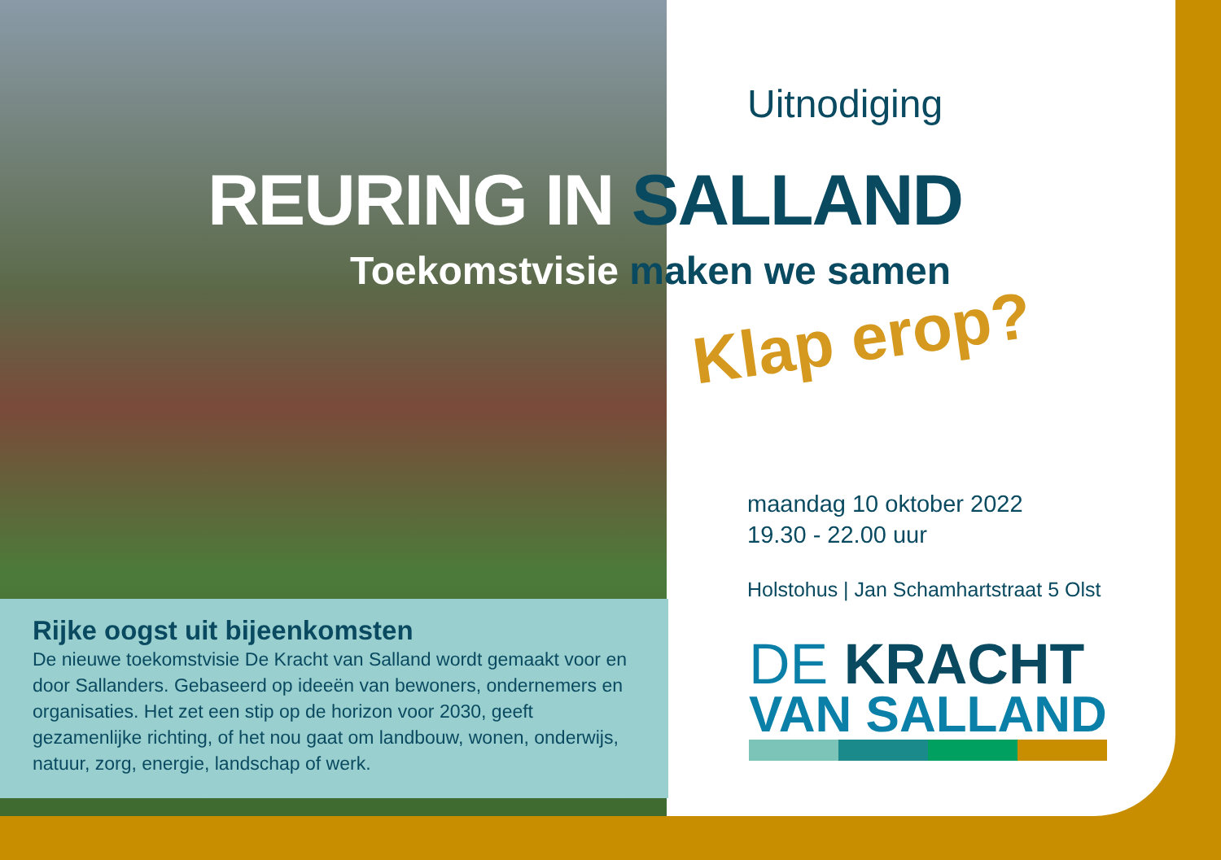Uitnodiging
maandag 10 oktober 2022
19.30 - 22.00 uur
Holstohus | Jan Schamhartstraat 5 Olst
REURING IN SALLAND
Toekomstvisie maken we samen
Klap erop?
Rijke oogst uit bijeenkomsten
De nieuwe toekomstvisie De Kracht van Salland wordt gemaakt voor en door Sallanders. Gebaseerd op ideeën van bewoners, ondernemers en organisaties. Het zet een stip op de horizon voor 2030, geeft gezamenlijke richting, of het nou gaat om landbouw, wonen, onderwijs, natuur, zorg, energie, landschap of werk.
DE KRACHT
VAN SALLAND